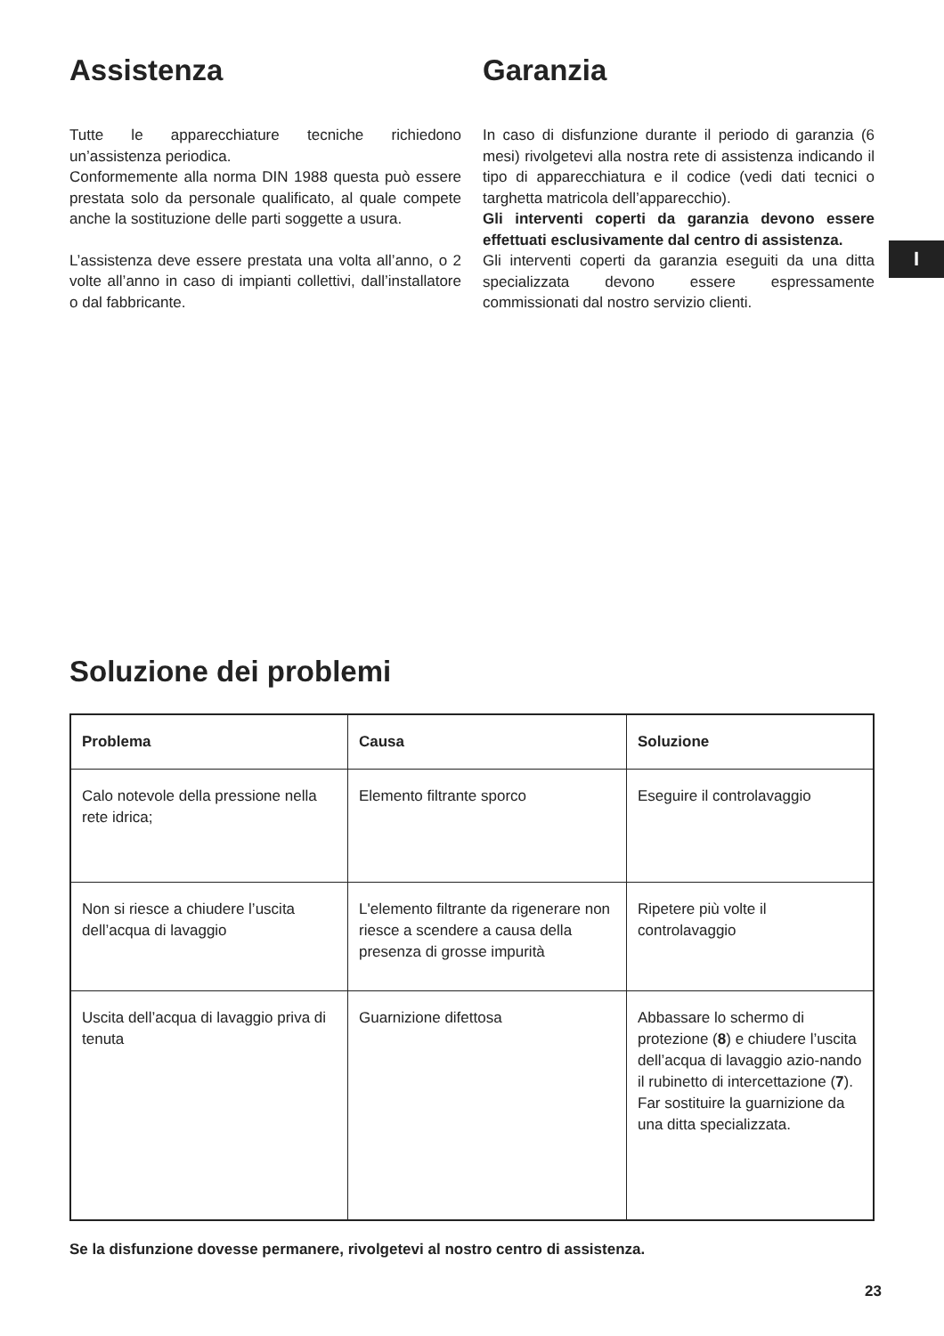Assistenza
Tutte le apparecchiature tecniche richiedono un’assistenza periodica.
Conformemente alla norma DIN 1988 questa può essere prestata solo da personale qualificato, al quale compete anche la sostituzione delle parti soggette a usura.
L’assistenza deve essere prestata una volta all’anno, o 2 volte all’anno in caso di impianti collettivi, dall’installatore o dal fabbricante.
Garanzia
In caso di disfunzione durante il periodo di garanzia (6 mesi) rivolgetevi alla nostra rete di assistenza indicando il tipo di apparecchiatura e il codice (vedi dati tecnici o targhetta matricola dell’apparecchio).
Gli interventi coperti da garanzia devono essere effettuati esclusivamente dal centro di assistenza.
Gli interventi coperti da garanzia eseguiti da una ditta specializzata devono essere espressamente commissionati dal nostro servizio clienti.
I
Soluzione dei problemi
| Problema | Causa | Soluzione |
| --- | --- | --- |
| Calo notevole della pressione nella rete idrica; | Elemento filtrante sporco | Eseguire il controlavaggio |
| Non si riesce a chiudere l’uscita dell’acqua di lavaggio | L'elemento filtrante da rigenerare non riesce a scendere a causa della presenza di grosse impurità | Ripetere più volte il controlavaggio |
| Uscita dell’acqua di lavaggio priva di tenuta | Guarnizione difettosa | Abbassare lo schermo di protezione ( 8 ) e chiudere l’uscita dell’acqua di lavaggio azio-nando il rubinetto di intercettazione ( 7 ). Far sostituire la guarnizione da una ditta specializzata. |
Se la disfunzione dovesse permanere, rivolgetevi al nostro centro di assistenza.
23